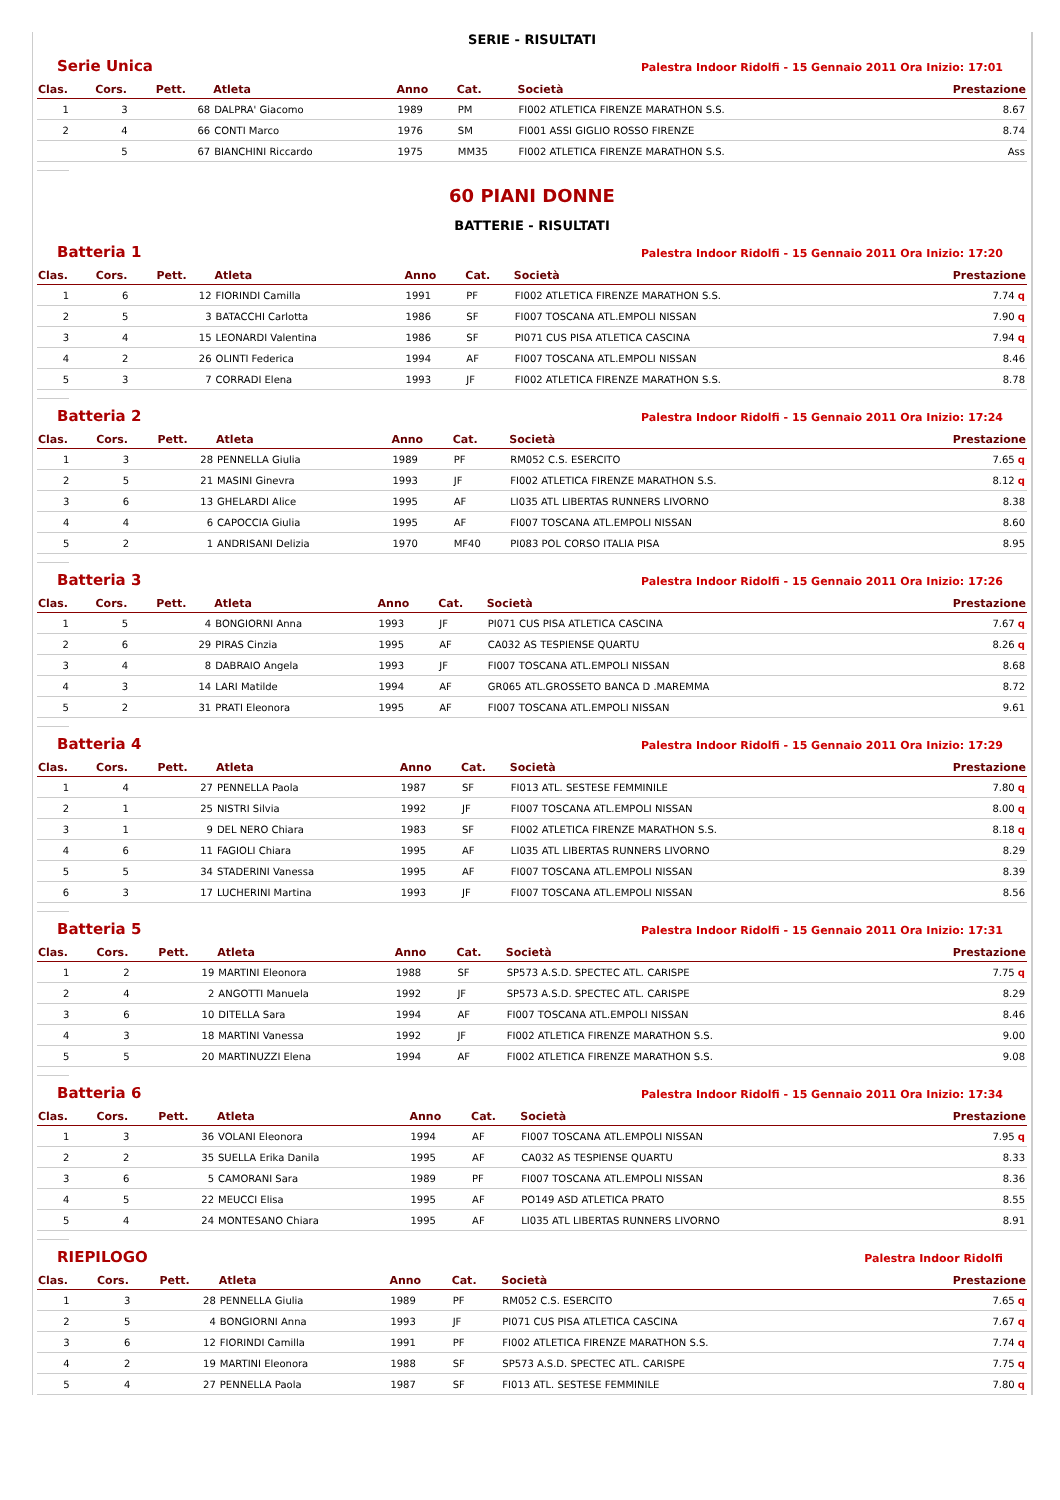SERIE - RISULTATI
Serie Unica Palestra Indoor Ridolfi - 15 Gennaio 2011 Ora Inizio: 17:01
| Clas. | Cors. | Pett. | Atleta | Anno | Cat. | Società | Prestazione |
| --- | --- | --- | --- | --- | --- | --- | --- |
| 1 | 3 | 68 | DALPRA' Giacomo | 1989 | PM | FI002 ATLETICA FIRENZE MARATHON S.S. | 8.67 |
| 2 | 4 | 66 | CONTI Marco | 1976 | SM | FI001 ASSI GIGLIO ROSSO FIRENZE | 8.74 |
| | 5 | 67 | BIANCHINI Riccardo | 1975 | MM35 | FI002 ATLETICA FIRENZE MARATHON S.S. | Ass |
60 PIANI DONNE
BATTERIE - RISULTATI
Batteria 1 Palestra Indoor Ridolfi - 15 Gennaio 2011 Ora Inizio: 17:20
| Clas. | Cors. | Pett. | Atleta | Anno | Cat. | Società | Prestazione |
| --- | --- | --- | --- | --- | --- | --- | --- |
| 1 | 6 | 12 | FIORINDI Camilla | 1991 | PF | FI002 ATLETICA FIRENZE MARATHON S.S. | 7.74 q |
| 2 | 5 | 3 | BATACCHI Carlotta | 1986 | SF | FI007 TOSCANA ATL.EMPOLI NISSAN | 7.90 q |
| 3 | 4 | 15 | LEONARDI Valentina | 1986 | SF | PI071 CUS PISA ATLETICA CASCINA | 7.94 q |
| 4 | 2 | 26 | OLINTI Federica | 1994 | AF | FI007 TOSCANA ATL.EMPOLI NISSAN | 8.46 |
| 5 | 3 | 7 | CORRADI Elena | 1993 | JF | FI002 ATLETICA FIRENZE MARATHON S.S. | 8.78 |
Batteria 2 Palestra Indoor Ridolfi - 15 Gennaio 2011 Ora Inizio: 17:24
| Clas. | Cors. | Pett. | Atleta | Anno | Cat. | Società | Prestazione |
| --- | --- | --- | --- | --- | --- | --- | --- |
| 1 | 3 | 28 | PENNELLA Giulia | 1989 | PF | RM052 C.S. ESERCITO | 7.65 q |
| 2 | 5 | 21 | MASINI Ginevra | 1993 | JF | FI002 ATLETICA FIRENZE MARATHON S.S. | 8.12 q |
| 3 | 6 | 13 | GHELARDI Alice | 1995 | AF | LI035 ATL LIBERTAS RUNNERS LIVORNO | 8.38 |
| 4 | 4 | 6 | CAPOCCIA Giulia | 1995 | AF | FI007 TOSCANA ATL.EMPOLI NISSAN | 8.60 |
| 5 | 2 | 1 | ANDRISANI Delizia | 1970 | MF40 | PI083 POL CORSO ITALIA PISA | 8.95 |
Batteria 3 Palestra Indoor Ridolfi - 15 Gennaio 2011 Ora Inizio: 17:26
| Clas. | Cors. | Pett. | Atleta | Anno | Cat. | Società | Prestazione |
| --- | --- | --- | --- | --- | --- | --- | --- |
| 1 | 5 | 4 | BONGIORNI Anna | 1993 | JF | PI071 CUS PISA ATLETICA CASCINA | 7.67 q |
| 2 | 6 | 29 | PIRAS Cinzia | 1995 | AF | CA032 AS TESPIENSE QUARTU | 8.26 q |
| 3 | 4 | 8 | DABRAIO Angela | 1993 | JF | FI007 TOSCANA ATL.EMPOLI NISSAN | 8.68 |
| 4 | 3 | 14 | LARI Matilde | 1994 | AF | GR065 ATL.GROSSETO BANCA D .MAREMMA | 8.72 |
| 5 | 2 | 31 | PRATI Eleonora | 1995 | AF | FI007 TOSCANA ATL.EMPOLI NISSAN | 9.61 |
Batteria 4 Palestra Indoor Ridolfi - 15 Gennaio 2011 Ora Inizio: 17:29
| Clas. | Cors. | Pett. | Atleta | Anno | Cat. | Società | Prestazione |
| --- | --- | --- | --- | --- | --- | --- | --- |
| 1 | 4 | 27 | PENNELLA Paola | 1987 | SF | FI013 ATL. SESTESE FEMMINILE | 7.80 q |
| 2 | 1 | 25 | NISTRI Silvia | 1992 | JF | FI007 TOSCANA ATL.EMPOLI NISSAN | 8.00 q |
| 3 | 1 | 9 | DEL NERO Chiara | 1983 | SF | FI002 ATLETICA FIRENZE MARATHON S.S. | 8.18 q |
| 4 | 6 | 11 | FAGIOLI Chiara | 1995 | AF | LI035 ATL LIBERTAS RUNNERS LIVORNO | 8.29 |
| 5 | 5 | 34 | STADERINI Vanessa | 1995 | AF | FI007 TOSCANA ATL.EMPOLI NISSAN | 8.39 |
| 6 | 3 | 17 | LUCHERINI Martina | 1993 | JF | FI007 TOSCANA ATL.EMPOLI NISSAN | 8.56 |
Batteria 5 Palestra Indoor Ridolfi - 15 Gennaio 2011 Ora Inizio: 17:31
| Clas. | Cors. | Pett. | Atleta | Anno | Cat. | Società | Prestazione |
| --- | --- | --- | --- | --- | --- | --- | --- |
| 1 | 2 | 19 | MARTINI Eleonora | 1988 | SF | SP573 A.S.D. SPECTEC ATL. CARISPE | 7.75 q |
| 2 | 4 | 2 | ANGOTTI Manuela | 1992 | JF | SP573 A.S.D. SPECTEC ATL. CARISPE | 8.29 |
| 3 | 6 | 10 | DITELLA Sara | 1994 | AF | FI007 TOSCANA ATL.EMPOLI NISSAN | 8.46 |
| 4 | 3 | 18 | MARTINI Vanessa | 1992 | JF | FI002 ATLETICA FIRENZE MARATHON S.S. | 9.00 |
| 5 | 5 | 20 | MARTINUZZI Elena | 1994 | AF | FI002 ATLETICA FIRENZE MARATHON S.S. | 9.08 |
Batteria 6 Palestra Indoor Ridolfi - 15 Gennaio 2011 Ora Inizio: 17:34
| Clas. | Cors. | Pett. | Atleta | Anno | Cat. | Società | Prestazione |
| --- | --- | --- | --- | --- | --- | --- | --- |
| 1 | 3 | 36 | VOLANI Eleonora | 1994 | AF | FI007 TOSCANA ATL.EMPOLI NISSAN | 7.95 q |
| 2 | 2 | 35 | SUELLA Erika Danila | 1995 | AF | CA032 AS TESPIENSE QUARTU | 8.33 |
| 3 | 6 | 5 | CAMORANI Sara | 1989 | PF | FI007 TOSCANA ATL.EMPOLI NISSAN | 8.36 |
| 4 | 5 | 22 | MEUCCI Elisa | 1995 | AF | PO149 ASD ATLETICA PRATO | 8.55 |
| 5 | 4 | 24 | MONTESANO Chiara | 1995 | AF | LI035 ATL LIBERTAS RUNNERS LIVORNO | 8.91 |
RIEPILOGO Palestra Indoor Ridolfi
| Clas. | Cors. | Pett. | Atleta | Anno | Cat. | Società | Prestazione |
| --- | --- | --- | --- | --- | --- | --- | --- |
| 1 | 3 | 28 | PENNELLA Giulia | 1989 | PF | RM052 C.S. ESERCITO | 7.65 q |
| 2 | 5 | 4 | BONGIORNI Anna | 1993 | JF | PI071 CUS PISA ATLETICA CASCINA | 7.67 q |
| 3 | 6 | 12 | FIORINDI Camilla | 1991 | PF | FI002 ATLETICA FIRENZE MARATHON S.S. | 7.74 q |
| 4 | 2 | 19 | MARTINI Eleonora | 1988 | SF | SP573 A.S.D. SPECTEC ATL. CARISPE | 7.75 q |
| 5 | 4 | 27 | PENNELLA Paola | 1987 | SF | FI013 ATL. SESTESE FEMMINILE | 7.80 q |